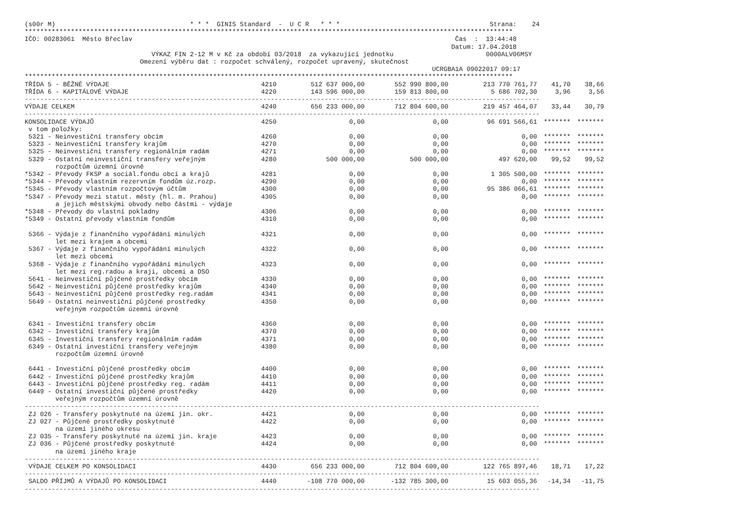(s00r M)                                   * * *  GINIS Standard  -  U C R   * * *                                       Strana:    24
*******************************************************************************************************************************
IČO: 00283061  Město Břeclav                                                                                    Čas  :  13:44:48
                                                                                                               Datum: 17.04.2018
                                 VÝKAZ FIN 2-12 M v Kč za období 03/2018  za vykazující jednotku                        0000ALV06MSY
                              Omezení výběru dat : rozpočet schválený, rozpočet upravený, skutečnost
                                                                                                          UCRGBA1A 09022017 09:17
*******************************************************************************************************************************
| TŘÍDA 5 - BĚŽNÉ VÝDAJE | 4210 | 512 637 000,00 | 552 990 800,00 | 213 770 761,77 | 41,70 | 38,66 |
| TŘÍDA 6 - KAPITÁLOVÉ VÝDAJE | 4220 | 143 596 000,00 | 159 813 800,00 | 5 686 702,30 | 3,96 | 3,56 |
| -------------------------------------------------------------------------------------------------------------------------------------- | | | | | | |
| VÝDAJE CELKEM | 4240 | 656 233 000,00 | 712 804 600,00 | 219 457 464,07 | 33,44 | 30,79 |
| -------------------------------------------------------------------------------------------------------------------------------------- | | | | | | |
| KONSOLIDACE VÝDAJŮ | 4250 | 0,00 | 0,00 | 96 691 566,61 | ******* | ******* |
| v tom položky: | | | | | | |
| 5321 - Neinvestiční transfery obcím | 4260 | 0,00 | 0,00 | 0,00 | ******* | ******* |
| 5323 - Neinvestiční transfery krajům | 4270 | 0,00 | 0,00 | 0,00 | ******* | ******* |
| 5325 - Neinvestiční transfery regionálním radám | 4271 | 0,00 | 0,00 | 0,00 | ******* | ******* |
| 5329 - Ostatní neinvestiční transfery veřejným rozpočtům územní úrovně | 4280 | 500 000,00 | 500 000,00 | 497 620,00 | 99,52 | 99,52 |
| *5342 - Převody FKSP a sociál.fondu obcí a krajů | 4281 | 0,00 | 0,00 | 1 305 500,00 | ******* | ******* |
| *5344 - Převody vlastním rezervním fondům úz.rozp. | 4290 | 0,00 | 0,00 | 0,00 | ******* | ******* |
| *5345 - Převody vlastním rozpočtovým účtům | 4300 | 0,00 | 0,00 | 95 386 066,61 | ******* | ******* |
| *5347 - Převody mezi statut. městy (hl. m. Prahou) a jejich městskými obvody nebo částmi - výdaje | 4305 | 0,00 | 0,00 | 0,00 | ******* | ******* |
| *5348 - Převody do vlastní pokladny | 4306 | 0,00 | 0,00 | 0,00 | ******* | ******* |
| *5349 - Ostatní převody vlastním fondům | 4310 | 0,00 | 0,00 | 0,00 | ******* | ******* |
| 5366 - Výdaje z finančního vypořádání minulých let mezi krajem a obcemi | 4321 | 0,00 | 0,00 | 0,00 | ******* | ******* |
| 5367 - Výdaje z finančního vypořádání minulých let mezi obcemi | 4322 | 0,00 | 0,00 | 0,00 | ******* | ******* |
| 5368 - Výdaje z finančního vypořádání minulých let mezi reg.radou a kraji, obcemi a DSO | 4323 | 0,00 | 0,00 | 0,00 | ******* | ******* |
| 5641 - Neinvestiční půjčené prostředky obcím | 4330 | 0,00 | 0,00 | 0,00 | ******* | ******* |
| 5642 - Neinvestiční půjčené prostředky krajům | 4340 | 0,00 | 0,00 | 0,00 | ******* | ******* |
| 5643 - Neinvestiční půjčené prostředky reg.radám | 4341 | 0,00 | 0,00 | 0,00 | ******* | ******* |
| 5649 - Ostatní neinvestiční půjčené prostředky veřejným rozpočtům územní úrovně | 4350 | 0,00 | 0,00 | 0,00 | ******* | ******* |
| 6341 - Investiční transfery obcím | 4360 | 0,00 | 0,00 | 0,00 | ******* | ******* |
| 6342 - Investiční transfery krajům | 4370 | 0,00 | 0,00 | 0,00 | ******* | ******* |
| 6345 - Investiční transfery regionálním radám | 4371 | 0,00 | 0,00 | 0,00 | ******* | ******* |
| 6349 - Ostatní investiční transfery veřejným rozpočtům územní úrovně | 4380 | 0,00 | 0,00 | 0,00 | ******* | ******* |
| 6441 - Investiční půjčené prostředky obcím | 4400 | 0,00 | 0,00 | 0,00 | ******* | ******* |
| 6442 - Investiční půjčené prostředky krajům | 4410 | 0,00 | 0,00 | 0,00 | ******* | ******* |
| 6443 - Investiční půjčené prostředky reg. radám | 4411 | 0,00 | 0,00 | 0,00 | ******* | ******* |
| 6449 - Ostatní investiční půjčené prostředky veřejným rozpočtům územní úrovně | 4420 | 0,00 | 0,00 | 0,00 | ******* | ******* |
| -------------------------------------------------------------------------------------------------------------------------------------- | | | | | | |
| ZJ 026 - Transfery poskytnuté na území jin. okr. | 4421 | 0,00 | 0,00 | 0,00 | ******* | ******* |
| ZJ 027 - Půjčené prostředky poskytnuté na území jiného okresu | 4422 | 0,00 | 0,00 | 0,00 | ******* | ******* |
| ZJ 035 - Transfery poskytnuté na území jin. kraje | 4423 | 0,00 | 0,00 | 0,00 | ******* | ******* |
| ZJ 036 - Půjčené prostředky poskytnuté na území jiného kraje | 4424 | 0,00 | 0,00 | 0,00 | ******* | ******* |
| -------------------------------------------------------------------------------------------------------------------------------------- | | | | | | |
| VÝDAJE CELKEM PO KONSOLIDACI | 4430 | 656 233 000,00 | 712 804 600,00 | 122 765 897,46 | 18,71 | 17,22 |
| -------------------------------------------------------------------------------------------------------------------------------------- | | | | | | |
| SALDO PŘÍJMŮ A VÝDAJŮ PO KONSOLIDACI | 4440 | -108 770 000,00 | -132 785 300,00 | 15 603 055,36 | -14,34 | -11,75 |
| -------------------------------------------------------------------------------------------------------------------------------------- | | | | | | |